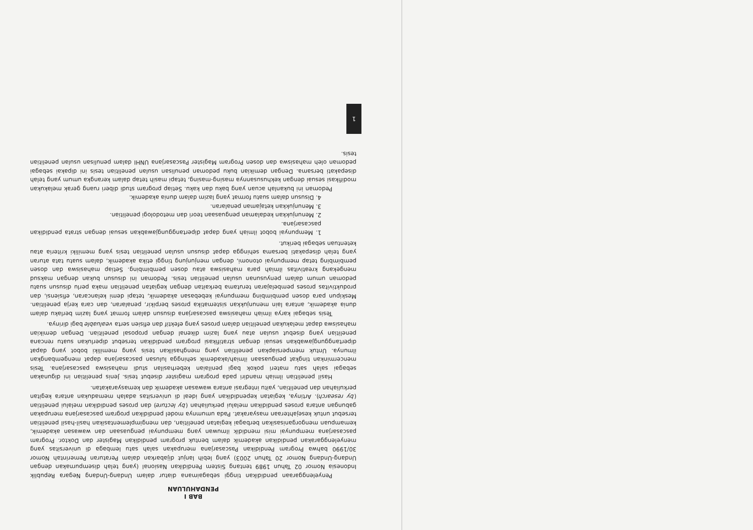BAB I
PENDAHULUAN
Penyelenggaraan pendidikan tinggi sebagaimana diatur dalam Undang-Undang Negara Republik Indonesia Nomor 02 Tahun 1989 tentang Sistem Pendidikan Nasional (yang telah disempurnakan dengan Undang-Undang Nomor 20 Tahun 2003) yang lebih lanjut dijabarkan dalam Peraturan Pemerintah Nomor 30/1990 bahwa Program Pendidikan Pascasarjana merupakan salah satu lembaga di universitas yang menyelenggarakan pendidikan akademik dalam bentuk program pendidikan Magister dan Doktor. Program pascasarjana mempunyai misi mendidik ilmuwan yang mempunyai penguasaan dan wawasan akademik, kemampuan mengorganisasikan berbagai kegiatan penelitian, dan mengimplementasikan hasil-hasil penelitian tersebut untuk kesejahteraan masyarakat. Pada umumnya model pendidikan program pascasarjana merupakan gabungan antara proses pendidikan melalui perkuliahan (by lecture) dan proses pendidikan melalui penelitian (by research). Artinya, kegiatan kependidikan yang ideal di universitas adalah memadukan antara kegitan perkuliahan dan penelitian, yaitu integrasi antara wawasan akademik dan kemasyarakatan.
Hasil penelitian ilmiah mandiri pada program magister disebut tesis. Jenis penelitian ini digunakan sebagai salah satu materi pokok bagi penilaian keberhasilan studi mahasiswa pascasarjana. Tesis mencerminkan tingkat penguasaan ilmiah/akademik sehingga lulusan pascasarjana dapat mengembangkan ilmunya. Untuk mempersiapkan penelitian yang menghasilkan tesis yang memiliki bobot yang dapat dipertanggungjawabkan sesuai dengan stratifikasi program pendidikan tersebut diperlukan suatu rencana penelitian yang disebut usulan atau yang lazim dikenal dengan proposal penelitian. Dengan demikian mahasiswa dapat melakukan penelitian dalam proses yang efektif dan efisien serta vealuable bagi dirinya.
Tesis sebagai karya ilmiah mahasiswa pascasarjana disusun dalam format yang lazim berlaku dalam dunia akademik, antara lain menunjukkan sistematika proses berpikir, penalaran, dan cara kerja penelitian. Meskipun para dosen pembimbing mempunyai kebebasan akademik, tetapi demi kelancaran, efisiensi, dan produktivitas proses pembelajaran terutama berkaitan dengan kegiatan penelitian maka perlu disusun suatu pedoman umum dalam penyusunan usulan penelitian tesis. Pedoman ini disusun bukan dengan maksud mengekang kreativitas ilmiah para mahasiswa atau dosen pembimbing. Setiap mahasiswa dan dosen pembimbing tetap mempunyai otonomi, dengan menjunjung tinggi etika akademik, dalam suatu tata aturan yang telah disepakati bersama sehingga dapat disusun usulan penelitian tesis yang memiliki kriteria atau ketentuan sebagai berikut.
1. Mempunyai bobot ilmiah yang dapat dipertanggungjawabkan sesuai dengan strata pendidikan pascasarjana.
2. Menunjukkan kedalaman penguasaan teori dan metodologi penelitian.
3. Menunjukkan ketajaman penalaran.
4. Disusun dalam suatu format yang lazim dalam dunia akademik.
Pedoman ini bukanlah acuan yang baku dan kaku. Setiap program studi diberi ruang gerak melakukan modifikasi sesuai dengan kekhususannya masing-masing, tetapi masih tetap dalam kerangka umum yang telah disepakati bersama. Dengan demikian buku pedoman penulisan usulan penelitian tesis ini dipakai sebagai pedoman oleh mahasiswa dan dosen Program Magister Pascasarjana UNHI dalam penulisan usulan penelitian tesis.
1